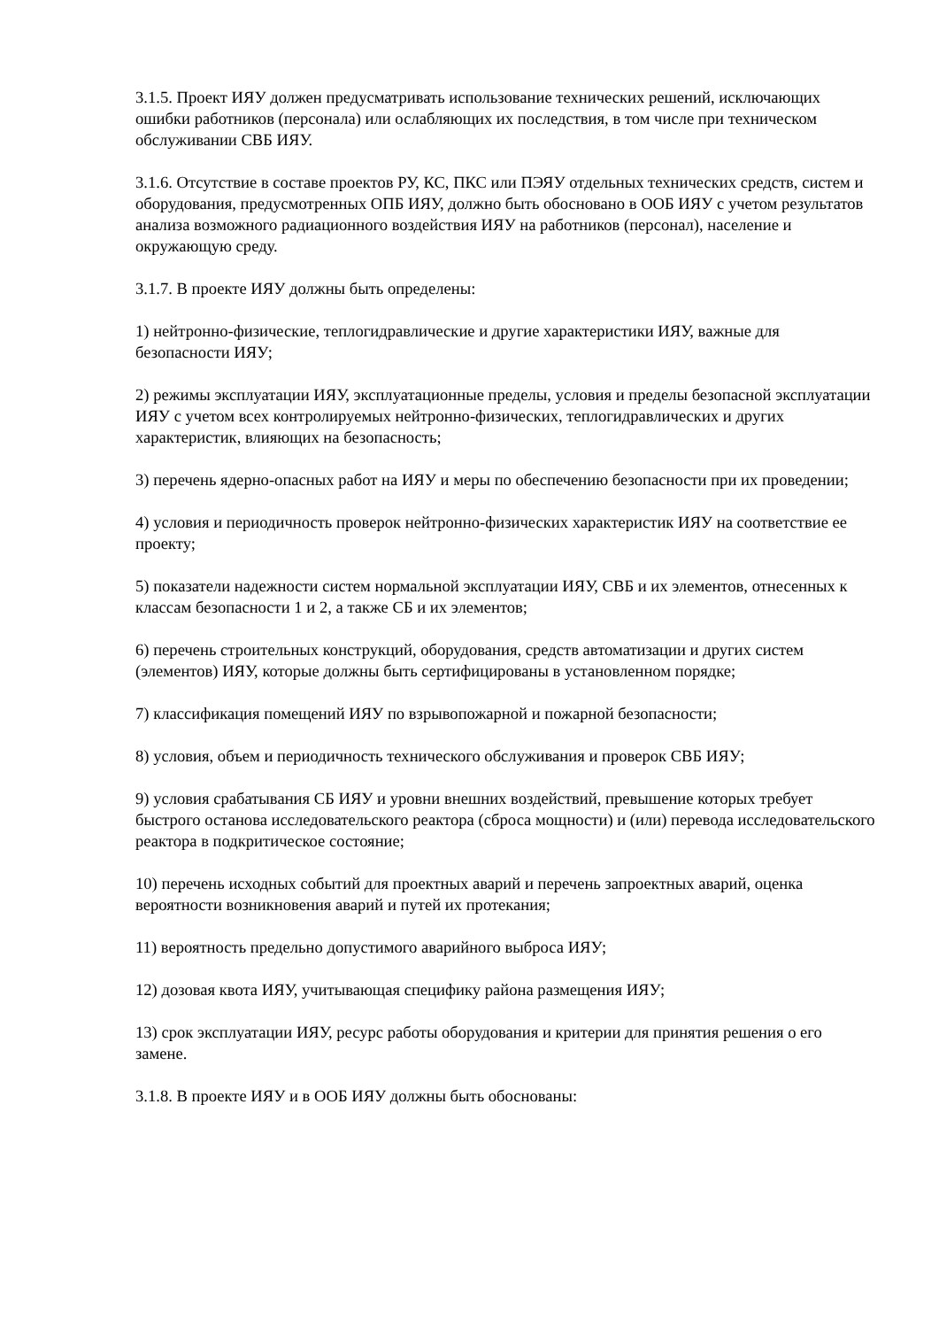3.1.5. Проект ИЯУ должен предусматривать использование технических решений, исключающих ошибки работников (персонала) или ослабляющих их последствия, в том числе при техническом обслуживании СВБ ИЯУ.
3.1.6. Отсутствие в составе проектов РУ, КС, ПКС или ПЭЯУ отдельных технических средств, систем и оборудования, предусмотренных ОПБ ИЯУ, должно быть обосновано в ООБ ИЯУ с учетом результатов анализа возможного радиационного воздействия ИЯУ на работников (персонал), население и окружающую среду.
3.1.7. В проекте ИЯУ должны быть определены:
1) нейтронно-физические, теплогидравлические и другие характеристики ИЯУ, важные для безопасности ИЯУ;
2) режимы эксплуатации ИЯУ, эксплуатационные пределы, условия и пределы безопасной эксплуатации ИЯУ с учетом всех контролируемых нейтронно-физических, теплогидравлических и других характеристик, влияющих на безопасность;
3) перечень ядерно-опасных работ на ИЯУ и меры по обеспечению безопасности при их проведении;
4) условия и периодичность проверок нейтронно-физических характеристик ИЯУ на соответствие ее проекту;
5) показатели надежности систем нормальной эксплуатации ИЯУ, СВБ и их элементов, отнесенных к классам безопасности 1 и 2, а также СБ и их элементов;
6) перечень строительных конструкций, оборудования, средств автоматизации и других систем (элементов) ИЯУ, которые должны быть сертифицированы в установленном порядке;
7) классификация помещений ИЯУ по взрывопожарной и пожарной безопасности;
8) условия, объем и периодичность технического обслуживания и проверок СВБ ИЯУ;
9) условия срабатывания СБ ИЯУ и уровни внешних воздействий, превышение которых требует быстрого останова исследовательского реактора (сброса мощности) и (или) перевода исследовательского реактора в подкритическое состояние;
10) перечень исходных событий для проектных аварий и перечень запроектных аварий, оценка вероятности возникновения аварий и путей их протекания;
11) вероятность предельно допустимого аварийного выброса ИЯУ;
12) дозовая квота ИЯУ, учитывающая специфику района размещения ИЯУ;
13) срок эксплуатации ИЯУ, ресурс работы оборудования и критерии для принятия решения о его замене.
3.1.8. В проекте ИЯУ и в ООБ ИЯУ должны быть обоснованы: